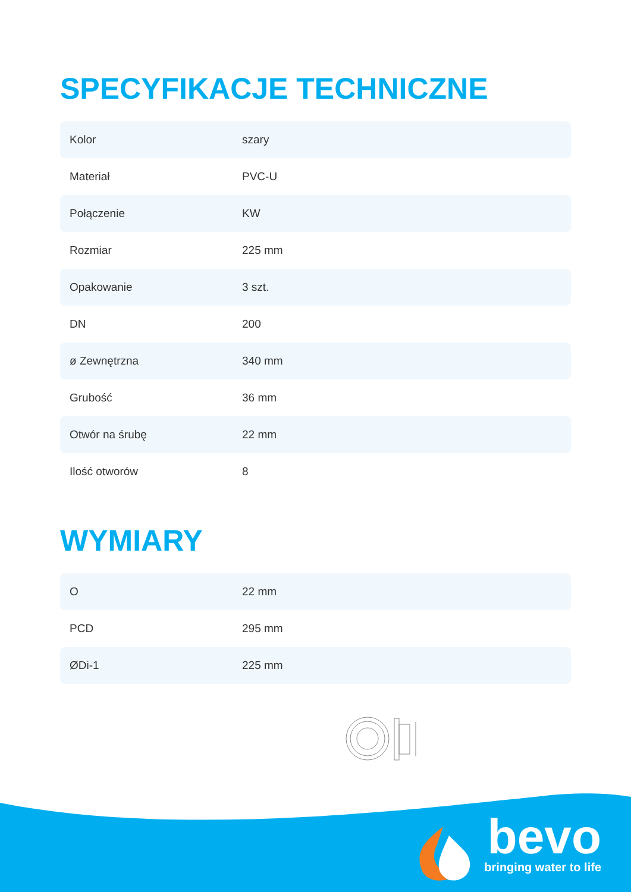SPECYFIKACJE TECHNICZNE
| Kolor | szary |
| Materiał | PVC-U |
| Połączenie | KW |
| Rozmiar | 225 mm |
| Opakowanie | 3 szt. |
| DN | 200 |
| ø Zewnętrzna | 340 mm |
| Grubość | 36 mm |
| Otwór na śrubę | 22 mm |
| Ilość otworów | 8 |
WYMIARY
| O | 22 mm |
| PCD | 295 mm |
| ØDi-1 | 225 mm |
bevo
bringing water to life